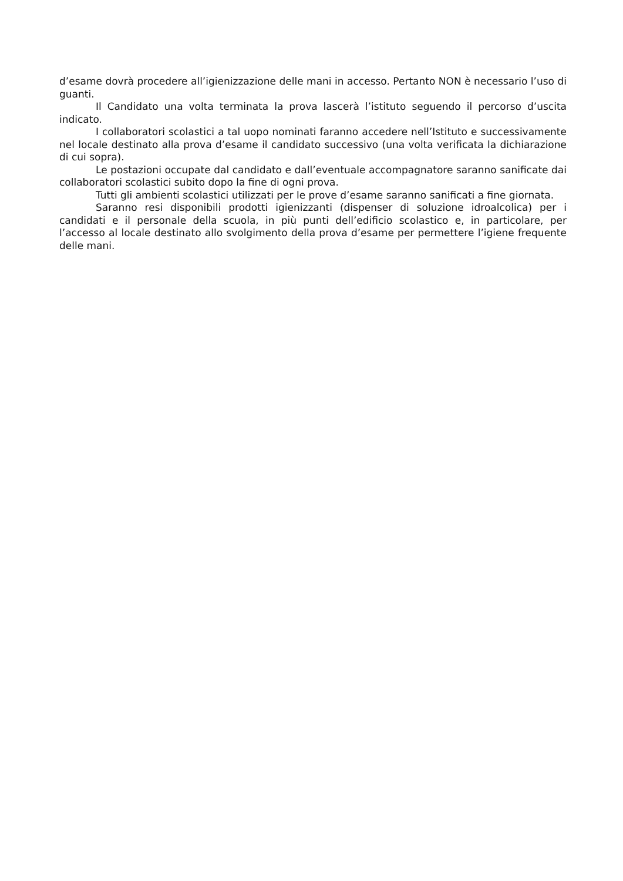d’esame dovrà procedere all’igienizzazione delle mani in accesso. Pertanto NON è necessario l’uso di guanti.
Il Candidato una volta terminata la prova lascerà l’istituto seguendo il percorso d’uscita indicato.
I collaboratori scolastici a tal uopo nominati faranno accedere nell’Istituto e successivamente nel locale destinato alla prova d’esame il candidato successivo (una volta verificata la dichiarazione di cui sopra).
Le postazioni occupate dal candidato e dall’eventuale accompagnatore saranno sanificate dai collaboratori scolastici subito dopo la fine di ogni prova.
Tutti gli ambienti scolastici utilizzati per le prove d’esame saranno sanificati a fine giornata.
Saranno resi disponibili prodotti igienizzanti (dispenser di soluzione idroalcolica) per i candidati e il personale della scuola, in più punti dell’edificio scolastico e, in particolare, per l’accesso al locale destinato allo svolgimento della prova d’esame per permettere l’igiene frequente delle mani.